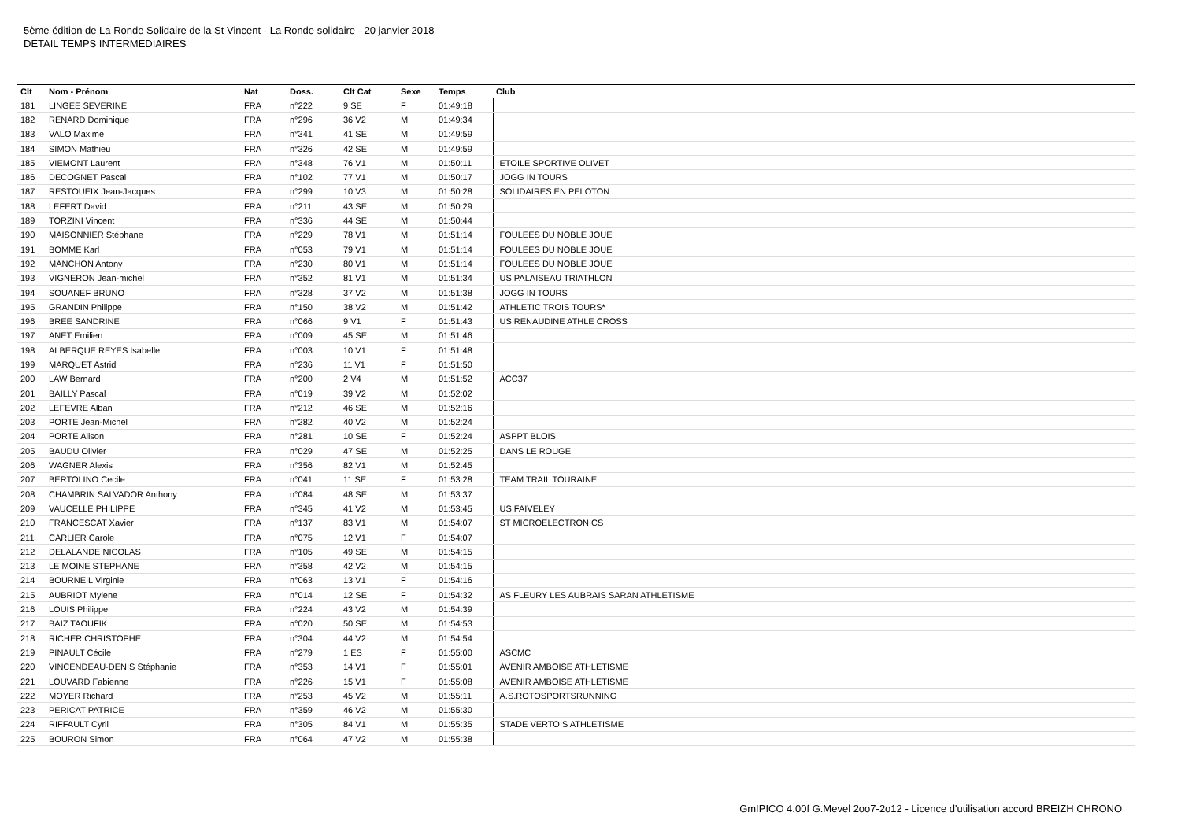5ème édition de La Ronde Solidaire de la St Vincent - La Ronde solidaire - 20 janvier 2018
DETAIL TEMPS INTERMEDIAIRES
| Clt | Nom - Prénom | Nat | Doss. | Clt Cat | Sexe | Temps | Club |
| --- | --- | --- | --- | --- | --- | --- | --- |
| 181 | LINGEE SEVERINE | FRA | n°222 | 9 SE | F | 01:49:18 | |
| 182 | RENARD Dominique | FRA | n°296 | 36 V2 | M | 01:49:34 | |
| 183 | VALO Maxime | FRA | n°341 | 41 SE | M | 01:49:59 | |
| 184 | SIMON Mathieu | FRA | n°326 | 42 SE | M | 01:49:59 | |
| 185 | VIEMONT Laurent | FRA | n°348 | 76 V1 | M | 01:50:11 | ETOILE SPORTIVE OLIVET |
| 186 | DECOGNET Pascal | FRA | n°102 | 77 V1 | M | 01:50:17 | JOGG IN TOURS |
| 187 | RESTOUEIX Jean-Jacques | FRA | n°299 | 10 V3 | M | 01:50:28 | SOLIDAIRES EN PELOTON |
| 188 | LEFERT David | FRA | n°211 | 43 SE | M | 01:50:29 | |
| 189 | TORZINI Vincent | FRA | n°336 | 44 SE | M | 01:50:44 | |
| 190 | MAISONNIER Stéphane | FRA | n°229 | 78 V1 | M | 01:51:14 | FOULEES DU NOBLE JOUE |
| 191 | BOMME Karl | FRA | n°053 | 79 V1 | M | 01:51:14 | FOULEES DU NOBLE JOUE |
| 192 | MANCHON Antony | FRA | n°230 | 80 V1 | M | 01:51:14 | FOULEES DU NOBLE JOUE |
| 193 | VIGNERON Jean-michel | FRA | n°352 | 81 V1 | M | 01:51:34 | US PALAISEAU TRIATHLON |
| 194 | SOUANEF BRUNO | FRA | n°328 | 37 V2 | M | 01:51:38 | JOGG IN TOURS |
| 195 | GRANDIN Philippe | FRA | n°150 | 38 V2 | M | 01:51:42 | ATHLETIC TROIS TOURS* |
| 196 | BREE SANDRINE | FRA | n°066 | 9 V1 | F | 01:51:43 | US RENAUDINE ATHLE CROSS |
| 197 | ANET Emilien | FRA | n°009 | 45 SE | M | 01:51:46 | |
| 198 | ALBERQUE REYES Isabelle | FRA | n°003 | 10 V1 | F | 01:51:48 | |
| 199 | MARQUET Astrid | FRA | n°236 | 11 V1 | F | 01:51:50 | |
| 200 | LAW Bernard | FRA | n°200 | 2 V4 | M | 01:51:52 | ACC37 |
| 201 | BAILLY Pascal | FRA | n°019 | 39 V2 | M | 01:52:02 | |
| 202 | LEFEVRE Alban | FRA | n°212 | 46 SE | M | 01:52:16 | |
| 203 | PORTE Jean-Michel | FRA | n°282 | 40 V2 | M | 01:52:24 | |
| 204 | PORTE Alison | FRA | n°281 | 10 SE | F | 01:52:24 | ASPPT BLOIS |
| 205 | BAUDU Olivier | FRA | n°029 | 47 SE | M | 01:52:25 | DANS LE ROUGE |
| 206 | WAGNER Alexis | FRA | n°356 | 82 V1 | M | 01:52:45 | |
| 207 | BERTOLINO Cecile | FRA | n°041 | 11 SE | F | 01:53:28 | TEAM TRAIL TOURAINE |
| 208 | CHAMBRIN SALVADOR Anthony | FRA | n°084 | 48 SE | M | 01:53:37 | |
| 209 | VAUCELLE PHILIPPE | FRA | n°345 | 41 V2 | M | 01:53:45 | US FAIVELEY |
| 210 | FRANCESCAT Xavier | FRA | n°137 | 83 V1 | M | 01:54:07 | ST MICROELECTRONICS |
| 211 | CARLIER Carole | FRA | n°075 | 12 V1 | F | 01:54:07 | |
| 212 | DELALANDE NICOLAS | FRA | n°105 | 49 SE | M | 01:54:15 | |
| 213 | LE MOINE STEPHANE | FRA | n°358 | 42 V2 | M | 01:54:15 | |
| 214 | BOURNEIL Virginie | FRA | n°063 | 13 V1 | F | 01:54:16 | |
| 215 | AUBRIOT Mylene | FRA | n°014 | 12 SE | F | 01:54:32 | AS FLEURY LES AUBRAIS SARAN ATHLETISME |
| 216 | LOUIS Philippe | FRA | n°224 | 43 V2 | M | 01:54:39 | |
| 217 | BAIZ TAOUFIK | FRA | n°020 | 50 SE | M | 01:54:53 | |
| 218 | RICHER CHRISTOPHE | FRA | n°304 | 44 V2 | M | 01:54:54 | |
| 219 | PINAULT Cécile | FRA | n°279 | 1 ES | F | 01:55:00 | ASCMC |
| 220 | VINCENDEAU-DENIS Stéphanie | FRA | n°353 | 14 V1 | F | 01:55:01 | AVENIR AMBOISE ATHLETISME |
| 221 | LOUVARD Fabienne | FRA | n°226 | 15 V1 | F | 01:55:08 | AVENIR AMBOISE ATHLETISME |
| 222 | MOYER Richard | FRA | n°253 | 45 V2 | M | 01:55:11 | A.S.ROTOSPORTSRUNNING |
| 223 | PERICAT PATRICE | FRA | n°359 | 46 V2 | M | 01:55:30 | |
| 224 | RIFFAULT Cyril | FRA | n°305 | 84 V1 | M | 01:55:35 | STADE VERTOIS ATHLETISME |
| 225 | BOURON Simon | FRA | n°064 | 47 V2 | M | 01:55:38 | |
GmIPICO 4.00f G.Mevel 2oo7-2o12 - Licence d'utilisation accord BREIZH CHRONO